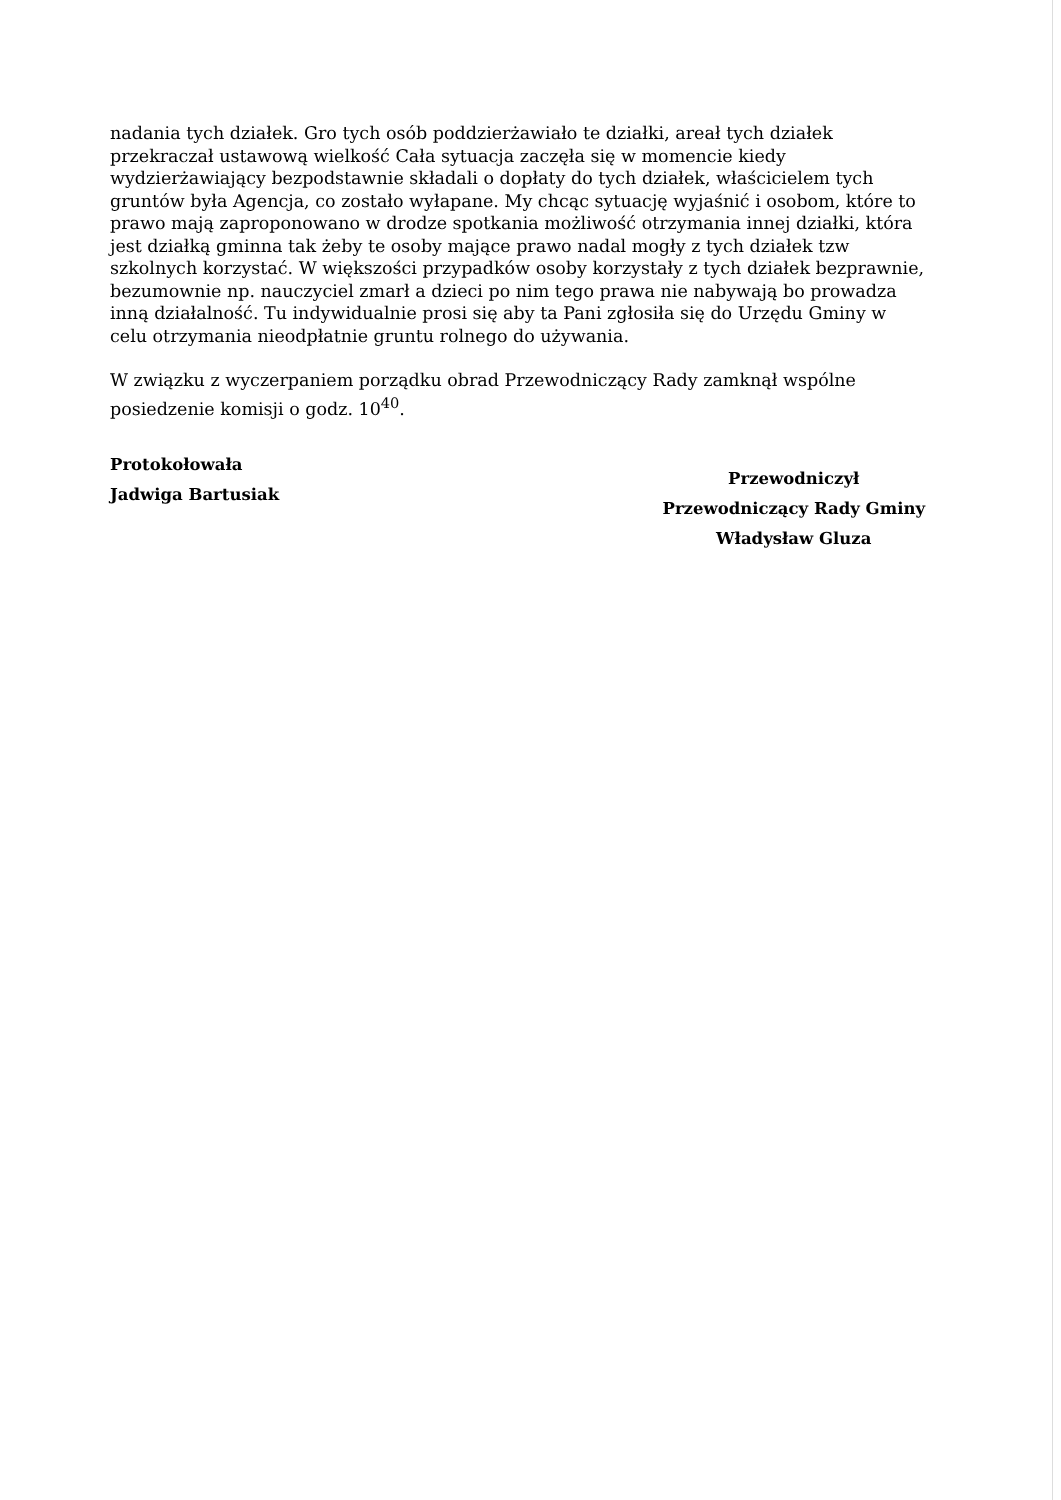nadania tych działek. Gro tych osób poddzierżawiało te działki, areał tych działek przekraczał ustawową wielkość Cała sytuacja zaczęła się w momencie kiedy wydzierżawiający bezpodstawnie składali o dopłaty do tych działek, właścicielem tych gruntów była Agencja, co zostało wyłapane. My chcąc sytuację wyjaśnić i osobom, które to prawo mają zaproponowano w drodze spotkania możliwość otrzymania innej działki, która jest działką gminna tak żeby te osoby mające prawo nadal mogły z tych działek tzw szkolnych korzystać. W większości przypadków osoby korzystały z tych działek bezprawnie, bezumownie np. nauczyciel zmarł a dzieci po nim tego prawa nie nabywają bo prowadza inną działalność. Tu indywidualnie prosi się aby ta Pani zgłosiła się do Urzędu Gminy w celu otrzymania nieodpłatnie gruntu rolnego do używania.
W związku z wyczerpaniem porządku obrad Przewodniczący Rady zamknął wspólne posiedzenie komisji o godz. 10<sup>40</sup>.
Protokołowała
Jadwiga Bartusiak
Przewodniczył
Przewodniczący Rady Gminy
Władysław Gluza